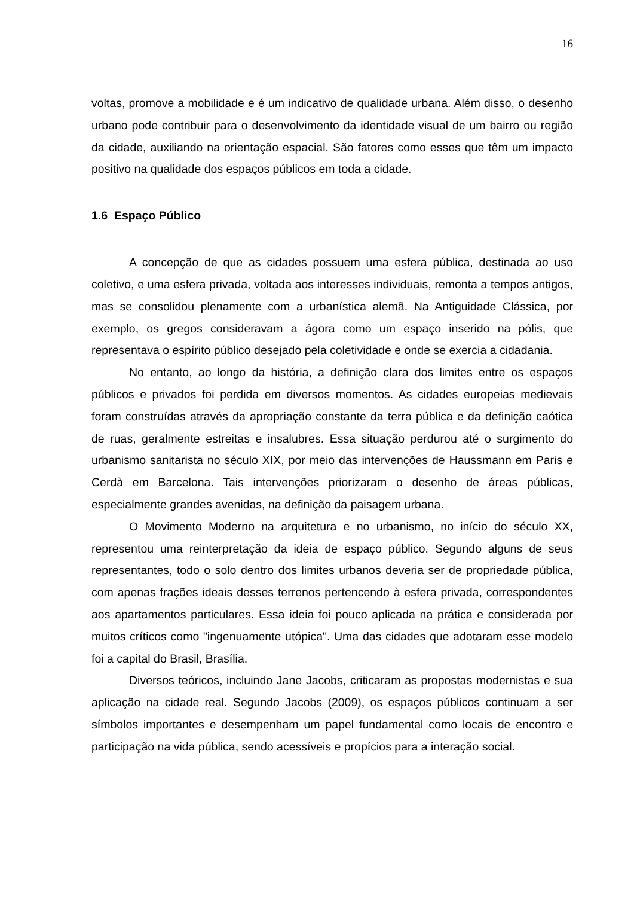16
voltas, promove a mobilidade e é um indicativo de qualidade urbana. Além disso, o desenho urbano pode contribuir para o desenvolvimento da identidade visual de um bairro ou região da cidade, auxiliando na orientação espacial. São fatores como esses que têm um impacto positivo na qualidade dos espaços públicos em toda a cidade.
1.6 Espaço Público
A concepção de que as cidades possuem uma esfera pública, destinada ao uso coletivo, e uma esfera privada, voltada aos interesses individuais, remonta a tempos antigos, mas se consolidou plenamente com a urbanística alemã. Na Antiguidade Clássica, por exemplo, os gregos consideravam a ágora como um espaço inserido na pólis, que representava o espírito público desejado pela coletividade e onde se exercia a cidadania.
No entanto, ao longo da história, a definição clara dos limites entre os espaços públicos e privados foi perdida em diversos momentos. As cidades europeias medievais foram construídas através da apropriação constante da terra pública e da definição caótica de ruas, geralmente estreitas e insalubres. Essa situação perdurou até o surgimento do urbanismo sanitarista no século XIX, por meio das intervenções de Haussmann em Paris e Cerdà em Barcelona. Tais intervenções priorizaram o desenho de áreas públicas, especialmente grandes avenidas, na definição da paisagem urbana.
O Movimento Moderno na arquitetura e no urbanismo, no início do século XX, representou uma reinterpretação da ideia de espaço público. Segundo alguns de seus representantes, todo o solo dentro dos limites urbanos deveria ser de propriedade pública, com apenas frações ideais desses terrenos pertencendo à esfera privada, correspondentes aos apartamentos particulares. Essa ideia foi pouco aplicada na prática e considerada por muitos críticos como "ingenuamente utópica". Uma das cidades que adotaram esse modelo foi a capital do Brasil, Brasília.
Diversos teóricos, incluindo Jane Jacobs, criticaram as propostas modernistas e sua aplicação na cidade real. Segundo Jacobs (2009), os espaços públicos continuam a ser símbolos importantes e desempenham um papel fundamental como locais de encontro e participação na vida pública, sendo acessíveis e propícios para a interação social.